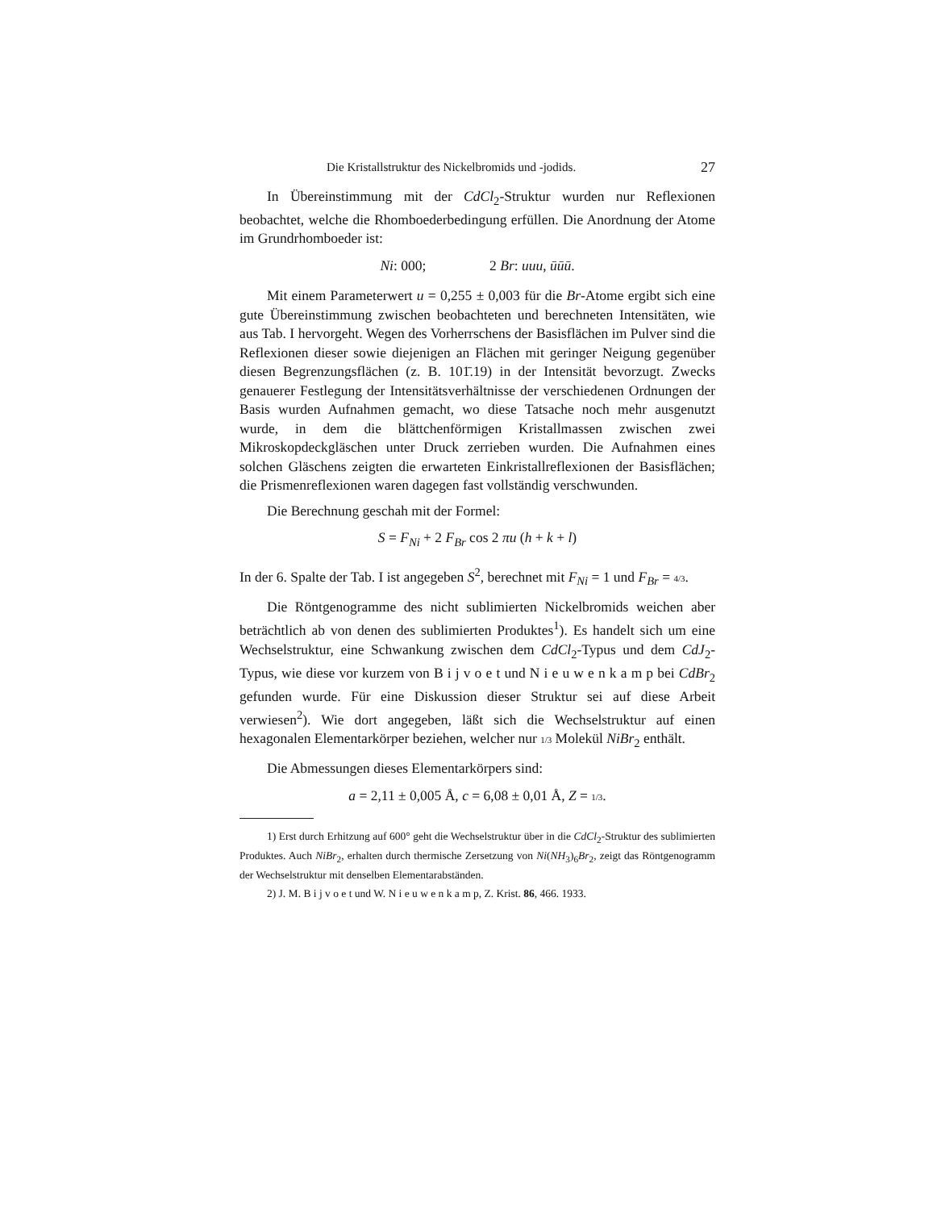Die Kristallstruktur des Nickelbromids und -jodids. 27
In Übereinstimmung mit der CdCl<sub>2</sub>-Struktur wurden nur Reflexionen beobachtet, welche die Rhomboederbedingung erfüllen. Die Anordnung der Atome im Grundrhomboeder ist:
Ni: 000; 2 Br: uuu, ūūū.
Mit einem Parameterwert u = 0,255 ± 0,003 für die Br-Atome ergibt sich eine gute Übereinstimmung zwischen beobachteten und berechneten Intensitäten, wie aus Tab. I hervorgeht. Wegen des Vorherrschens der Basisflächen im Pulver sind die Reflexionen dieser sowie diejenigen an Flächen mit geringer Neigung gegenüber diesen Begrenzungsflächen (z. B. 101̄.19) in der Intensität bevorzugt. Zwecks genauerer Festlegung der Intensitätsverhältnisse der verschiedenen Ordnungen der Basis wurden Aufnahmen gemacht, wo diese Tatsache noch mehr ausgenutzt wurde, in dem die blättchenförmigen Kristallmassen zwischen zwei Mikroskopdeckgläschen unter Druck zerrieben wurden. Die Aufnahmen eines solchen Gläschens zeigten die erwarteten Einkristallreflexionen der Basisflächen; die Prismenreflexionen waren dagegen fast vollständig verschwunden.
Die Berechnung geschah mit der Formel:
S = F<sub>Ni</sub> + 2 F<sub>Br</sub> cos 2 πu (h + k + l)
In der 6. Spalte der Tab. I ist angegeben S<sup>2</sup>, berechnet mit F<sub>Ni</sub> = 1 und F<sub>Br</sub> = 4/3.
Die Röntgenogramme des nicht sublimierten Nickelbromids weichen aber beträchtlich ab von denen des sublimierten Produktes<sup>1</sup>). Es handelt sich um eine Wechselstruktur, eine Schwankung zwischen dem CdCl<sub>2</sub>-Typus und dem CdJ<sub>2</sub>-Typus, wie diese vor kurzem von B i j v o e t und N i e u w e n k a m p bei CdBr<sub>2</sub> gefunden wurde. Für eine Diskussion dieser Struktur sei auf diese Arbeit verwiesen<sup>2</sup>). Wie dort angegeben, läßt sich die Wechselstruktur auf einen hexagonalen Elementarkörper beziehen, welcher nur 1/3 Molekül NiBr<sub>2</sub> enthält.
Die Abmessungen dieses Elementarkörpers sind:
a = 2,11 ± 0,005 Å, c = 6,08 ± 0,01 Å, Z = 1/3.
1) Erst durch Erhitzung auf 600° geht die Wechselstruktur über in die CdCl<sub>2</sub>-Struktur des sublimierten Produktes. Auch NiBr<sub>2</sub>, erhalten durch thermische Zersetzung von Ni(NH<sub>3</sub>)<sub>6</sub>Br<sub>2</sub>, zeigt das Röntgenogramm der Wechselstruktur mit denselben Elementarabständen.
2) J. M. B i j v o e t und W. N i e u w e n k a m p, Z. Krist. 86, 466. 1933.